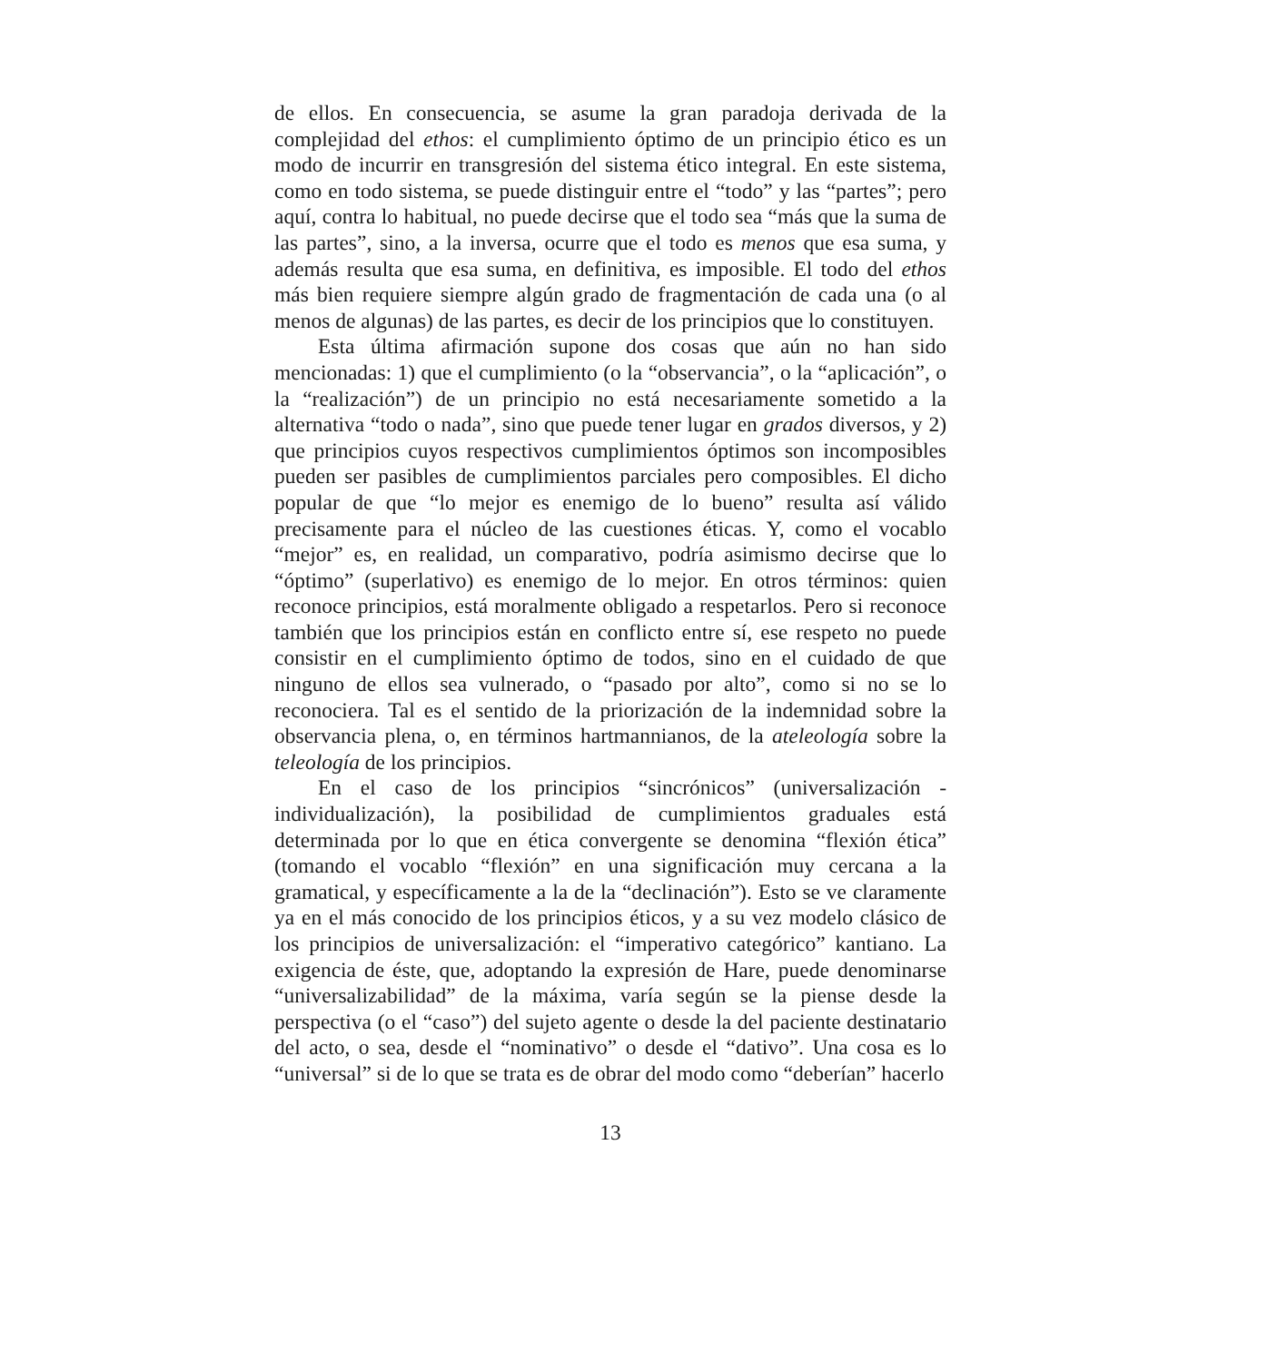de ellos. En consecuencia, se asume la gran paradoja derivada de la complejidad del ethos: el cumplimiento óptimo de un principio ético es un modo de incurrir en transgresión del sistema ético integral. En este sistema, como en todo sistema, se puede distinguir entre el “todo” y las “partes”; pero aquí, contra lo habitual, no puede decirse que el todo sea “más que la suma de las partes”, sino, a la inversa, ocurre que el todo es menos que esa suma, y además resulta que esa suma, en definitiva, es imposible. El todo del ethos más bien requiere siempre algún grado de fragmentación de cada una (o al menos de algunas) de las partes, es decir de los principios que lo constituyen.
Esta última afirmación supone dos cosas que aún no han sido mencionadas: 1) que el cumplimiento (o la “observancia”, o la “aplicación”, o la “realización”) de un principio no está necesariamente sometido a la alternativa “todo o nada”, sino que puede tener lugar en grados diversos, y 2) que principios cuyos respectivos cumplimientos óptimos son incomposibles pueden ser pasibles de cumplimientos parciales pero composibles. El dicho popular de que “lo mejor es enemigo de lo bueno” resulta así válido precisamente para el núcleo de las cuestiones éticas. Y, como el vocablo “mejor” es, en realidad, un comparativo, podría asimismo decirse que lo “óptimo” (superlativo) es enemigo de lo mejor. En otros términos: quien reconoce principios, está moralmente obligado a respetarlos. Pero si reconoce también que los principios están en conflicto entre sí, ese respeto no puede consistir en el cumplimiento óptimo de todos, sino en el cuidado de que ninguno de ellos sea vulnerado, o “pasado por alto”, como si no se lo reconociera. Tal es el sentido de la priorización de la indemnidad sobre la observancia plena, o, en términos hartmannianos, de la ateleología sobre la teleología de los principios.
En el caso de los principios “sincrónicos” (universalización - individualización), la posibilidad de cumplimientos graduales está determinada por lo que en ética convergente se denomina “flexión ética” (tomando el vocablo “flexión” en una significación muy cercana a la gramatical, y específicamente a la de la “declinación”). Esto se ve claramente ya en el más conocido de los principios éticos, y a su vez modelo clásico de los principios de universalización: el “imperativo categórico” kantiano. La exigencia de éste, que, adoptando la expresión de Hare, puede denominarse “universalizabilidad” de la máxima, varía según se la piense desde la perspectiva (o el “caso”) del sujeto agente o desde la del paciente destinatario del acto, o sea, desde el “nominativo” o desde el “dativo”. Una cosa es lo “universal” si de lo que se trata es de obrar del modo como “deberían” hacerlo
13